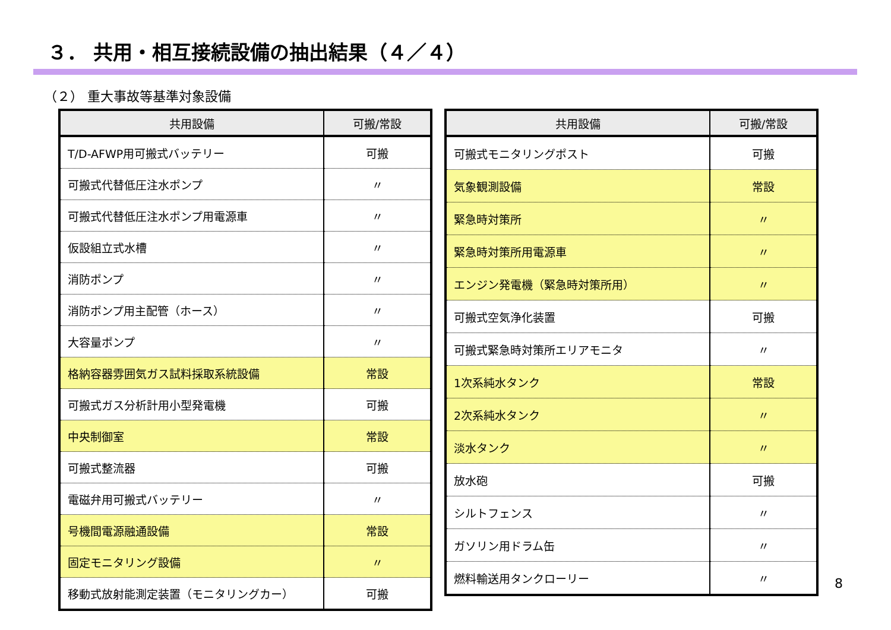３． 共用・相互接続設備の抽出結果（４／４）
（２） 重大事故等基準対象設備
| 共用設備 | 可搬/常設 |
| --- | --- |
| T/D-AFWP用可搬式バッテリー | 可搬 |
| 可搬式代替低圧注水ポンプ | 〃 |
| 可搬式代替低圧注水ポンプ用電源車 | 〃 |
| 仮設組立式水槽 | 〃 |
| 消防ポンプ | 〃 |
| 消防ポンプ用主配管（ホース） | 〃 |
| 大容量ポンプ | 〃 |
| 格納容器雰囲気ガス試料採取系統設備 | 常設 |
| 可搬式ガス分析計用小型発電機 | 可搬 |
| 中央制御室 | 常設 |
| 可搬式整流器 | 可搬 |
| 電磁弁用可搬式バッテリー | 〃 |
| 号機間電源融通設備 | 常設 |
| 固定モニタリング設備 | 〃 |
| 移動式放射能測定装置（モニタリングカー） | 可搬 |
| 共用設備 | 可搬/常設 |
| --- | --- |
| 可搬式モニタリングポスト | 可搬 |
| 気象観測設備 | 常設 |
| 緊急時対策所 | 〃 |
| 緊急時対策所用電源車 | 〃 |
| エンジン発電機（緊急時対策所用） | 〃 |
| 可搬式空気浄化装置 | 可搬 |
| 可搬式緊急時対策所エリアモニタ | 〃 |
| 1次系純水タンク | 常設 |
| 2次系純水タンク | 〃 |
| 淡水タンク | 〃 |
| 放水砲 | 可搬 |
| シルトフェンス | 〃 |
| ガソリン用ドラム缶 | 〃 |
| 燃料輸送用タンクローリー | 〃 |
8